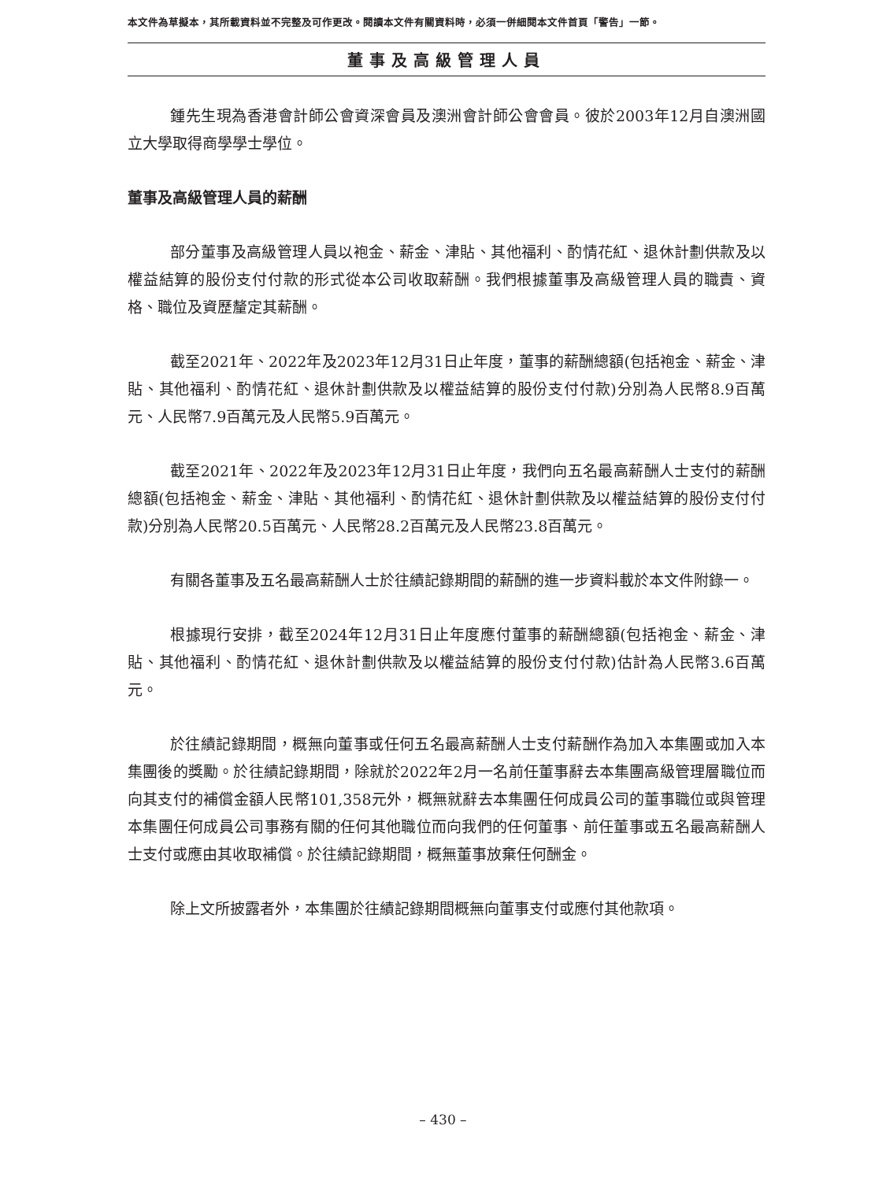本文件為草擬本，其所載資料並不完整及可作更改。閱讀本文件有關資料時，必須一併細閱本文件首頁「警告」一節。
董事及高級管理人員
鍾先生現為香港會計師公會資深會員及澳洲會計師公會會員。彼於2003年12月自澳洲國立大學取得商學學士學位。
董事及高級管理人員的薪酬
部分董事及高級管理人員以袍金、薪金、津貼、其他福利、酌情花紅、退休計劃供款及以權益結算的股份支付付款的形式從本公司收取薪酬。我們根據董事及高級管理人員的職責、資格、職位及資歷釐定其薪酬。
截至2021年、2022年及2023年12月31日止年度，董事的薪酬總額(包括袍金、薪金、津貼、其他福利、酌情花紅、退休計劃供款及以權益結算的股份支付付款)分別為人民幣8.9百萬元、人民幣7.9百萬元及人民幣5.9百萬元。
截至2021年、2022年及2023年12月31日止年度，我們向五名最高薪酬人士支付的薪酬總額(包括袍金、薪金、津貼、其他福利、酌情花紅、退休計劃供款及以權益結算的股份支付付款)分別為人民幣20.5百萬元、人民幣28.2百萬元及人民幣23.8百萬元。
有關各董事及五名最高薪酬人士於往績記錄期間的薪酬的進一步資料載於本文件附錄一。
根據現行安排，截至2024年12月31日止年度應付董事的薪酬總額(包括袍金、薪金、津貼、其他福利、酌情花紅、退休計劃供款及以權益結算的股份支付付款)估計為人民幣3.6百萬元。
於往績記錄期間，概無向董事或任何五名最高薪酬人士支付薪酬作為加入本集團或加入本集團後的獎勵。於往績記錄期間，除就於2022年2月一名前任董事辭去本集團高級管理層職位而向其支付的補償金額人民幣101,358元外，概無就辭去本集團任何成員公司的董事職位或與管理本集團任何成員公司事務有關的任何其他職位而向我們的任何董事、前任董事或五名最高薪酬人士支付或應由其收取補償。於往績記錄期間，概無董事放棄任何酬金。
除上文所披露者外，本集團於往績記錄期間概無向董事支付或應付其他款項。
– 430 –